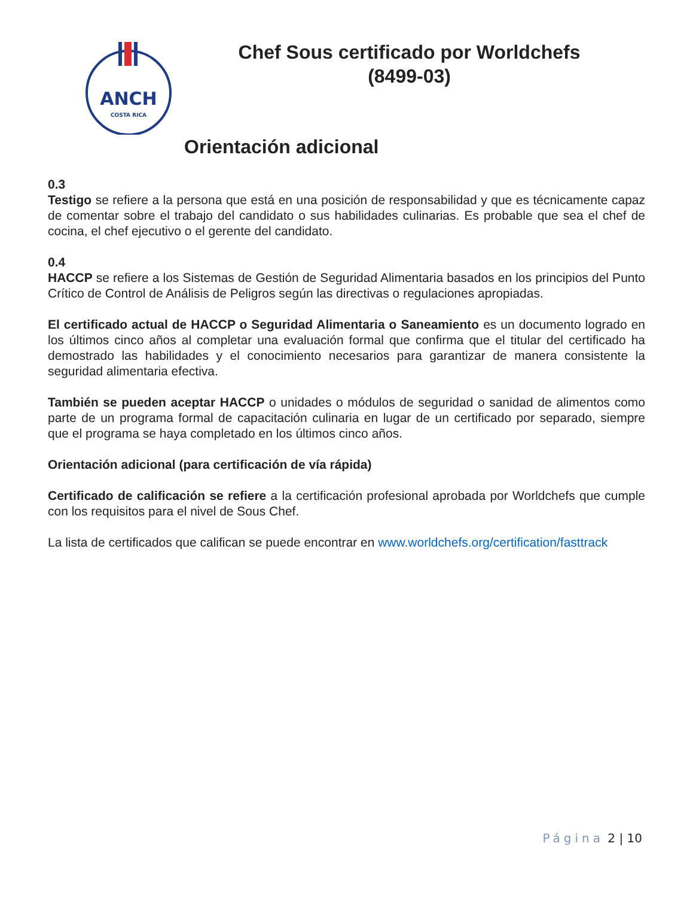ANCH
COSTA RICA
Chef Sous certificado por Worldchefs
(8499-03)
Orientación adicional
0.3
Testigo se refiere a la persona que está en una posición de responsabilidad y que es técnicamente capaz de comentar sobre el trabajo del candidato o sus habilidades culinarias. Es probable que sea el chef de cocina, el chef ejecutivo o el gerente del candidato.
0.4
HACCP se refiere a los Sistemas de Gestión de Seguridad Alimentaria basados en los principios del Punto Crítico de Control de Análisis de Peligros según las directivas o regulaciones apropiadas.
El certificado actual de HACCP o Seguridad Alimentaria o Saneamiento es un documento logrado en los últimos cinco años al completar una evaluación formal que confirma que el titular del certificado ha demostrado las habilidades y el conocimiento necesarios para garantizar de manera consistente la seguridad alimentaria efectiva.
También se pueden aceptar HACCP o unidades o módulos de seguridad o sanidad de alimentos como parte de un programa formal de capacitación culinaria en lugar de un certificado por separado, siempre que el programa se haya completado en los últimos cinco años.
Orientación adicional (para certificación de vía rápida)
Certificado de calificación se refiere a la certificación profesional aprobada por Worldchefs que cumple con los requisitos para el nivel de Sous Chef.
La lista de certificados que califican se puede encontrar en www.worldchefs.org/certification/fasttrack
Página 2 | 10